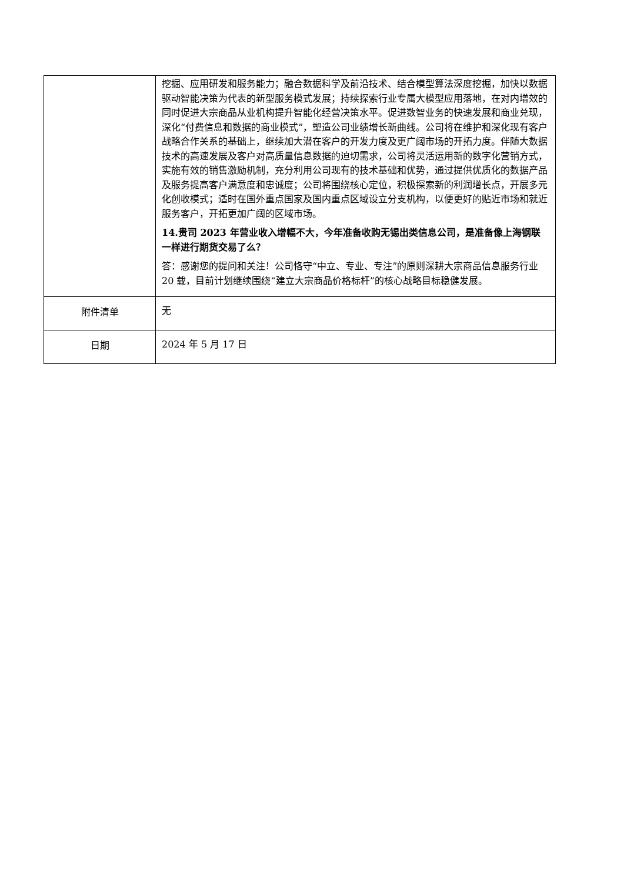| | 挖掘、应用研发和服务能力；融合数据科学及前沿技术、结合模型算法深度挖掘，加快以数据驱动智能决策为代表的新型服务模式发展；持续探索行业专属大模型应用落地，在对内增效的同时促进大宗商品从业机构提升智能化经营决策水平。促进数智业务的快速发展和商业兑现，深化“付费信息和数据的商业模式”，塑造公司业绩增长新曲线。公司将在维护和深化现有客户战略合作关系的基础上，继续加大潜在客户的开发力度及更广阔市场的开拓力度。伴随大数据技术的高速发展及客户对高质量信息数据的迫切需求，公司将灵活运用新的数字化营销方式，实施有效的销售激励机制，充分利用公司现有的技术基础和优势，通过提供优质化的数据产品及服务提高客户满意度和忠诚度；公司将围绕核心定位，积极探索新的利润增长点，开展多元化创收模式；适时在国外重点国家及国内重点区域设立分支机构，以便更好的贴近市场和就近服务客户，开拓更加广阔的区域市场。 14.贵司 2023 年营业收入增幅不大，今年准备收购无锡出类信息公司，是准备像上海钢联一样进行期货交易了么？ 答：感谢您的提问和关注！公司恪守“中立、专业、专注”的原则深耕大宗商品信息服务行业 20 载，目前计划继续围绕“建立大宗商品价格标杆”的核心战略目标稳健发展。 |
| 附件清单 | 无 |
| 日期 | 2024 年 5 月 17 日 |